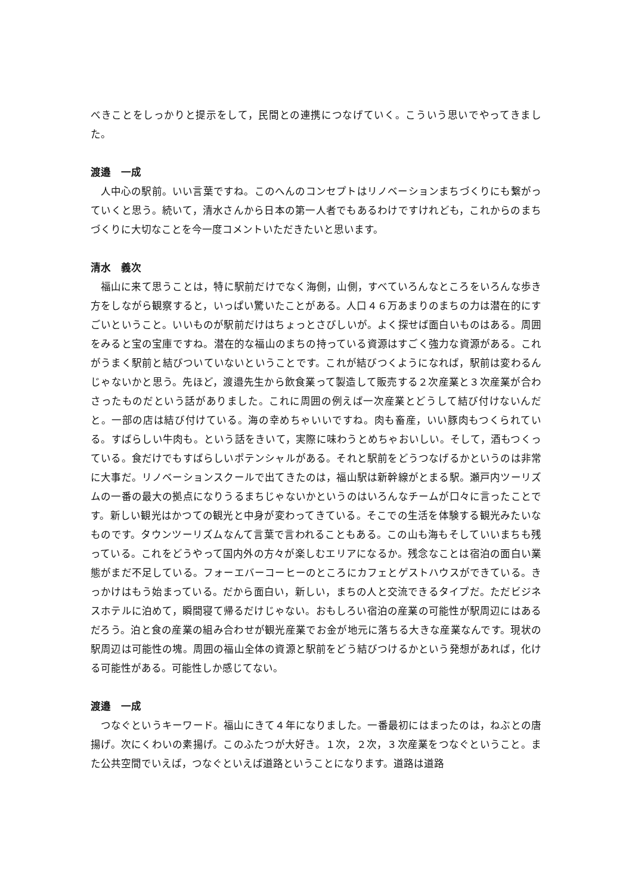べきことをしっかりと提示をして，民間との連携につなげていく。こういう思いでやってきました。
渡邉　一成
人中心の駅前。いい言葉ですね。このへんのコンセプトはリノベーションまちづくりにも繋がっていくと思う。続いて，清水さんから日本の第一人者でもあるわけですけれども，これからのまちづくりに大切なことを今一度コメントいただきたいと思います。
清水　義次
福山に来て思うことは，特に駅前だけでなく海側，山側，すべていろんなところをいろんな歩き方をしながら観察すると，いっぱい驚いたことがある。人口４６万あまりのまちの力は潜在的にすごいということ。いいものが駅前だけはちょっとさびしいが。よく探せば面白いものはある。周囲をみると宝の宝庫ですね。潜在的な福山のまちの持っている資源はすごく強力な資源がある。これがうまく駅前と結びついていないということです。これが結びつくようになれば，駅前は変わるんじゃないかと思う。先ほど，渡邉先生から飲食業って製造して販売する２次産業と３次産業が合わさったものだという話がありました。これに周囲の例えば一次産業とどうして結び付けないんだと。一部の店は結び付けている。海の幸めちゃいいですね。肉も畜産，いい豚肉もつくられている。すばらしい牛肉も。という話をきいて，実際に味わうとめちゃおいしい。そして，酒もつくっている。食だけでもすばらしいポテンシャルがある。それと駅前をどうつなげるかというのは非常に大事だ。リノベーションスクールで出てきたのは，福山駅は新幹線がとまる駅。瀬戸内ツーリズムの一番の最大の拠点になりうるまちじゃないかというのはいろんなチームが口々に言ったことです。新しい観光はかつての観光と中身が変わってきている。そこでの生活を体験する観光みたいなものです。タウンツーリズムなんて言葉で言われることもある。この山も海もそしていいまちも残っている。これをどうやって国内外の方々が楽しむエリアになるか。残念なことは宿泊の面白い業態がまだ不足している。フォーエバーコーヒーのところにカフェとゲストハウスができている。きっかけはもう始まっている。だから面白い，新しい，まちの人と交流できるタイプだ。ただビジネスホテルに泊めて，瞬間寝て帰るだけじゃない。おもしろい宿泊の産業の可能性が駅周辺にはあるだろう。泊と食の産業の組み合わせが観光産業でお金が地元に落ちる大きな産業なんです。現状の駅周辺は可能性の塊。周囲の福山全体の資源と駅前をどう結びつけるかという発想があれば，化ける可能性がある。可能性しか感じてない。
渡邉　一成
つなぐというキーワード。福山にきて４年になりました。一番最初にはまったのは，ねぶとの唐揚げ。次にくわいの素揚げ。このふたつが大好き。１次，２次，３次産業をつなぐということ。また公共空間でいえば，つなぐといえば道路ということになります。道路は道路